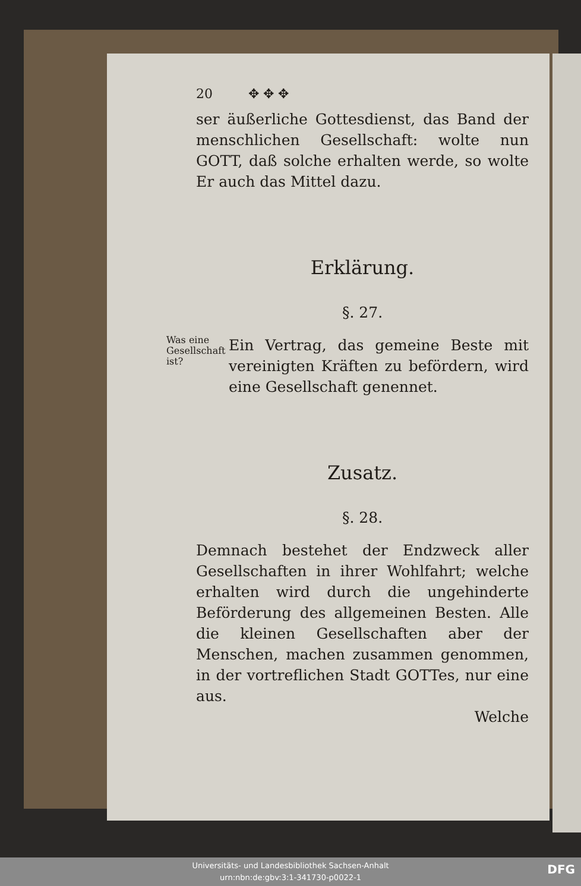20 ✥ ✥ ✥
ser äußerliche Gottesdienst, das Band der menschlichen Gesellschaft: wolte nun GOTT, daß solche erhalten werde, so wolte Er auch das Mittel dazu.
Erklärung.
§. 27.
Was eine Gesellschaft ist?
Ein Vertrag, das gemeine Beste mit vereinigten Kräften zu befördern, wird eine Gesellschaft genennet.
Zusatz.
§. 28.
Demnach bestehet der Endzweck aller Gesellschaften in ihrer Wohlfahrt; welche erhalten wird durch die ungehinderte Beförderung des allgemeinen Besten. Alle die kleinen Gesellschaften aber der Menschen, machen zusammen genommen, in der vortreflichen Stadt GOTTes, nur eine aus.
Welche
Universitäts- und Landesbibliothek Sachsen-Anhalt
urn:nbn:de:gbv:3:1-341730-p0022-1
DFG